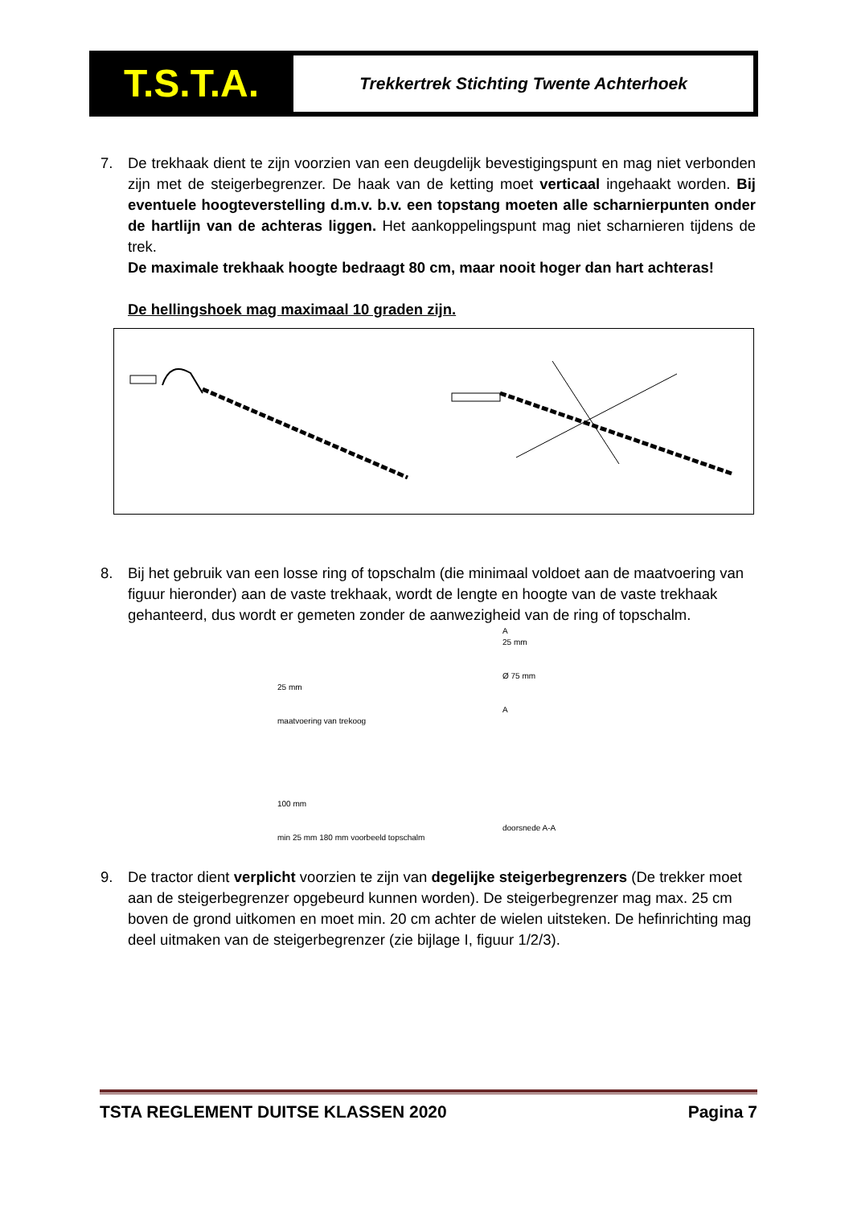T.S.T.A.
Trekkertrek Stichting Twente Achterhoek
7. De trekhaak dient te zijn voorzien van een deugdelijk bevestigingspunt en mag niet verbonden zijn met de steigerbegrenzer. De haak van de ketting moet verticaal ingehaakt worden. Bij eventuele hoogteverstelling d.m.v. b.v. een topstang moeten alle scharnierpunten onder de hartlijn van de achteras liggen. Het aankoppelingspunt mag niet scharnieren tijdens de trek.
De maximale trekhaak hoogte bedraagt 80 cm, maar nooit hoger dan hart achteras!
De hellingshoek mag maximaal 10 graden zijn.
8. Bij het gebruik van een losse ring of topschalm (die minimaal voldoet aan de maatvoering van figuur hieronder) aan de vaste trekhaak, wordt de lengte en hoogte van de vaste trekhaak gehanteerd, dus wordt er gemeten zonder de aanwezigheid van de ring of topschalm.
25 mm
maatvoering van trekoog
A
25 mm
Ø 75 mm
A
100 mm
min 25 mm 180 mm voorbeeld topschalm
doorsnede A-A
9. De tractor dient verplicht voorzien te zijn van degelijke steigerbegrenzers (De trekker moet aan de steigerbegrenzer opgebeurd kunnen worden). De steigerbegrenzer mag max. 25 cm boven de grond uitkomen en moet min. 20 cm achter de wielen uitsteken. De hefinrichting mag deel uitmaken van de steigerbegrenzer (zie bijlage I, figuur 1/2/3).
TSTA REGLEMENT DUITSE KLASSEN 2020 Pagina 7